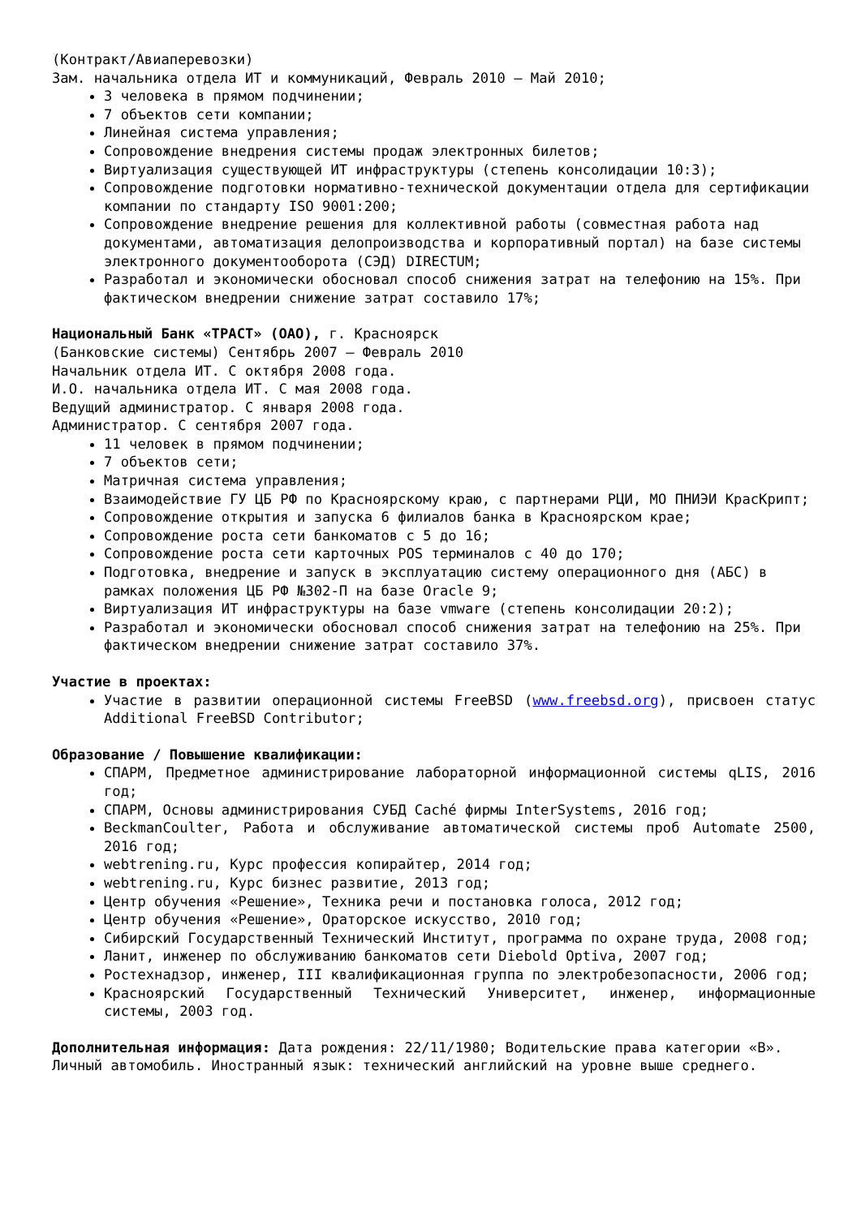(Контракт/Авиаперевозки)
Зам. начальника отдела ИТ и коммуникаций, Февраль 2010 – Май 2010;
3 человека в прямом подчинении;
7 объектов сети компании;
Линейная система управления;
Сопровождение внедрения системы продаж электронных билетов;
Виртуализация существующей ИТ инфраструктуры (степень консолидации 10:3);
Сопровождение подготовки нормативно-технической документации отдела для сертификации компании по стандарту ISO 9001:200;
Сопровождение внедрение решения для коллективной работы (совместная работа над документами, автоматизация делопроизводства и корпоративный портал) на базе системы электронного документооборота (СЭД) DIRECTUM;
Разработал и экономически обосновал способ снижения затрат на телефонию на 15%. При фактическом внедрении снижение затрат составило 17%;
Национальный Банк «ТРАСТ» (ОАО), г. Красноярск
(Банковские системы) Сентябрь 2007 – Февраль 2010
Начальник отдела ИТ. С октября 2008 года.
И.О. начальника отдела ИТ. С мая 2008 года.
Ведущий администратор. С января 2008 года.
Администратор. С сентября 2007 года.
11 человек в прямом подчинении;
7 объектов сети;
Матричная система управления;
Взаимодействие ГУ ЦБ РФ по Красноярскому краю, с партнерами РЦИ, МО ПНИЭИ КрасКрипт;
Сопровождение открытия и запуска 6 филиалов банка в Красноярском крае;
Сопровождение роста сети банкоматов с 5 до 16;
Сопровождение роста сети карточных POS терминалов с 40 до 170;
Подготовка, внедрение и запуск в эксплуатацию систему операционного дня (АБС) в рамках положения ЦБ РФ №302-П на базе Oracle 9;
Виртуализация ИТ инфраструктуры на базе vmware (степень консолидации 20:2);
Разработал и экономически обосновал способ снижения затрат на телефонию на 25%. При фактическом внедрении снижение затрат составило 37%.
Участие в проектах:
Участие в развитии операционной системы FreeBSD (www.freebsd.org), присвоен статус Additional FreeBSD Contributor;
Образование / Повышение квалификации:
СПАРМ, Предметное администрирование лабораторной информационной системы qLIS, 2016 год;
СПАРМ, Основы администрирования СУБД Caché фирмы InterSystems, 2016 год;
BeckmanCoulter, Работа и обслуживание автоматической системы проб Automate 2500, 2016 год;
webtrening.ru, Курс профессия копирайтер, 2014 год;
webtrening.ru, Курс бизнес развитие, 2013 год;
Центр обучения «Решение», Техника речи и постановка голоса, 2012 год;
Центр обучения «Решение», Ораторское искусство, 2010 год;
Сибирский Государственный Технический Институт, программа по охране труда, 2008 год;
Ланит, инженер по обслуживанию банкоматов сети Diebold Optiva, 2007 год;
Ростехнадзор, инженер, III квалификационная группа по электробезопасности, 2006 год;
Красноярский Государственный Технический Университет, инженер, информационные системы, 2003 год.
Дополнительная информация: Дата рождения: 22/11/1980; Водительские права категории «В». Личный автомобиль. Иностранный язык: технический английский на уровне выше среднего.